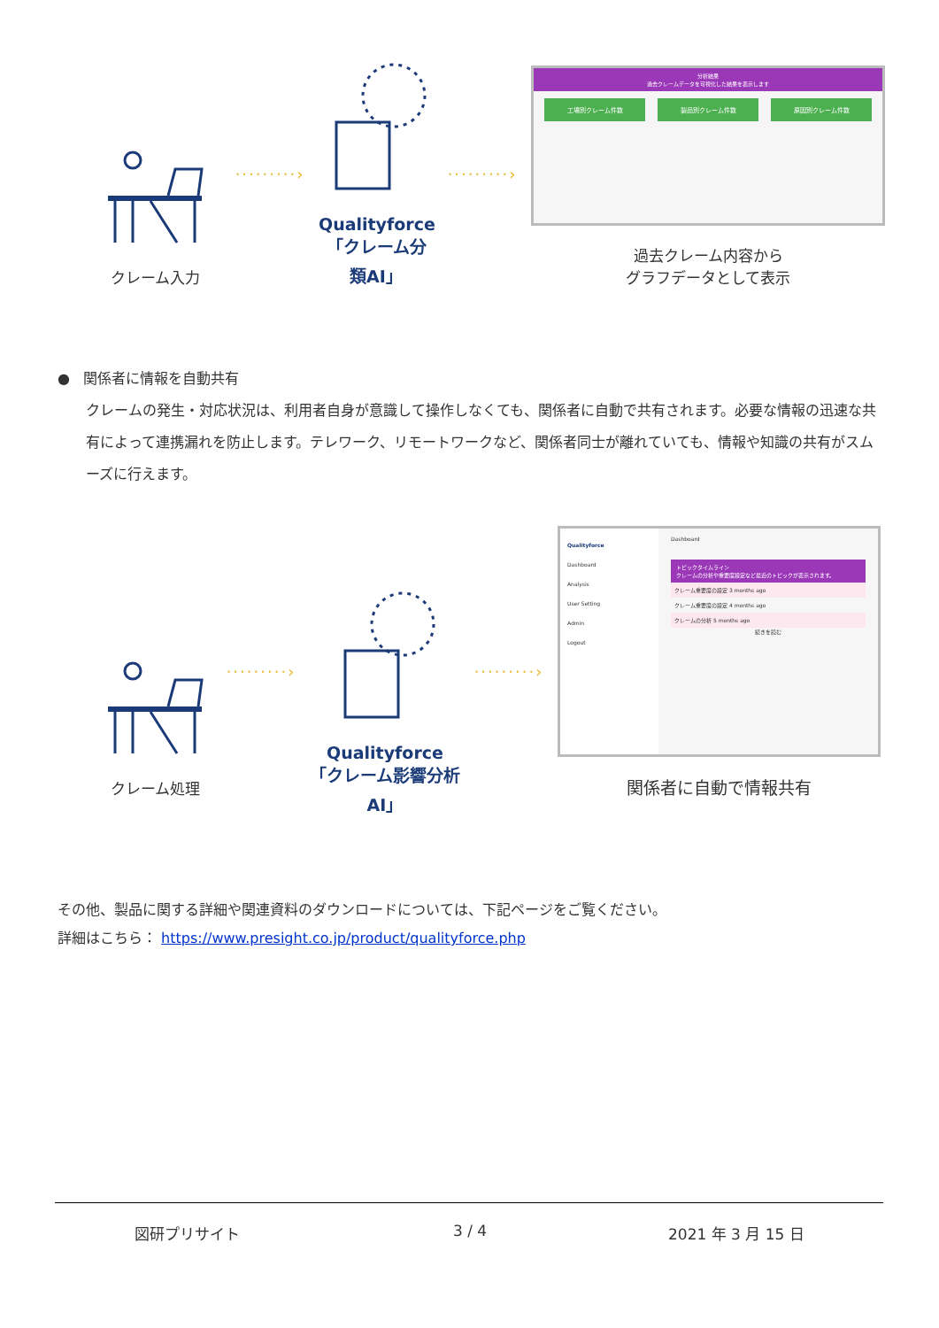クレーム入力
·········›
Qualityforce
「クレーム分類AI」
·········›
分析結果
過去クレームデータを可視化した結果を表示します
工場別クレーム件数 製品別クレーム件数 原因別クレーム件数
過去クレーム内容から
グラフデータとして表示
● 関係者に情報を自動共有
クレームの発生・対応状況は、利用者自身が意識して操作しなくても、関係者に自動で共有されます。必要な情報の迅速な共有によって連携漏れを防止します。テレワーク、リモートワークなど、関係者同士が離れていても、情報や知識の共有がスムーズに行えます。
クレーム処理
·········›
Qualityforce
「クレーム影響分析AI」
·········›
Qualityforce
Dashboard
Analysis
User Setting
Admin
Logout
Dashboard
トピックタイムライン
クレームの分析や重要度設定など最近のトピックが表示されます。
クレーム重要度の設定 3 months ago
クレーム重要度の設定 4 months ago
クレームの分析 5 months ago
続きを読む
関係者に自動で情報共有
その他、製品に関する詳細や関連資料のダウンロードについては、下記ページをご覧ください。
詳細はこちら： https://www.presight.co.jp/product/qualityforce.php
図研プリサイト 3 / 4 2021 年 3 月 15 日